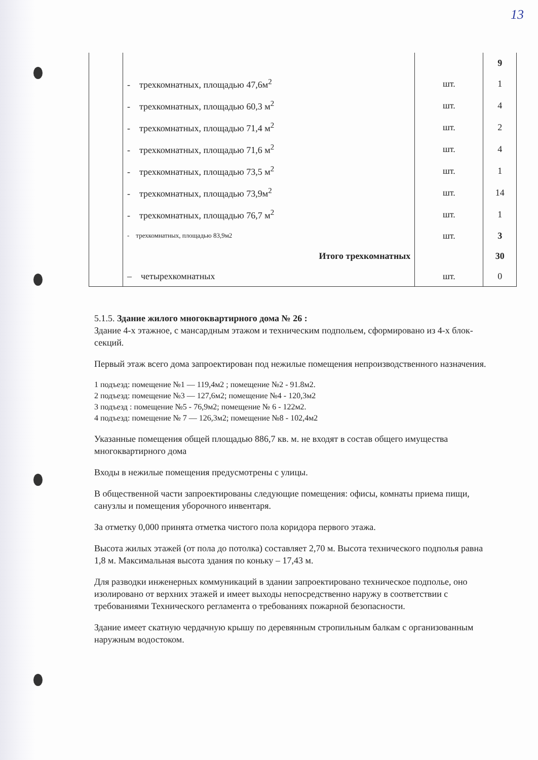13
| | | | 9 |
| | - трехкомнатных, площадью 47,6м<sup>2</sup> | шт. | 1 |
| | - трехкомнатных, площадью 60,3 м<sup>2</sup> | шт. | 4 |
| | - трехкомнатных, площадью 71,4 м<sup>2</sup> | шт. | 2 |
| | - трехкомнатных, площадью 71,6 м<sup>2</sup> | шт. | 4 |
| | - трехкомнатных, площадью 73,5 м<sup>2</sup> | шт. | 1 |
| | - трехкомнатных, площадью 73,9м<sup>2</sup> | шт. | 14 |
| | - трехкомнатных, площадью 76,7 м<sup>2</sup> | шт. | 1 |
| | - трехкомнатных, площадью 83,9м2 | шт. | 3 |
| | Итого трехкомнатных | | 30 |
| | – четырехкомнатных | шт. | 0 |
5.1.5. Здание жилого многоквартирного дома № 26 :
Здание 4-х этажное, с мансардным этажом и техническим подпольем, сформировано из 4-х блок-секций.
Первый этаж всего дома запроектирован под нежилые помещения непроизводственного назначения.
1 подъезд: помещение №1 — 119,4м2 ; помещение №2 - 91.8м2.
2 подъезд: помещение №3 — 127,6м2; помещение №4 - 120,3м2
3 подъезд : помещение №5 - 76,9м2; помещение № 6 - 122м2.
4 подъезд: помещение № 7 — 126,3м2; помещение №8 - 102,4м2
Указанные помещения общей площадью 886,7 кв. м. не входят в состав общего имущества многоквартирного дома
Входы в нежилые помещения предусмотрены с улицы.
В общественной части запроектированы следующие помещения: офисы, комнаты приема пищи, санузлы и помещения уборочного инвентаря.
За отметку 0,000 принята отметка чистого пола коридора первого этажа.
Высота жилых этажей (от пола до потолка) составляет 2,70 м. Высота технического подполья равна 1,8 м. Максимальная высота здания по коньку – 17,43 м.
Для разводки инженерных коммуникаций в здании запроектировано техническое подполье, оно изолировано от верхних этажей и имеет выходы непосредственно наружу в соответствии с требованиями Технического регламента о требованиях пожарной безопасности.
Здание имеет скатную чердачную крышу по деревянным стропильным балкам с организованным наружным водостоком.